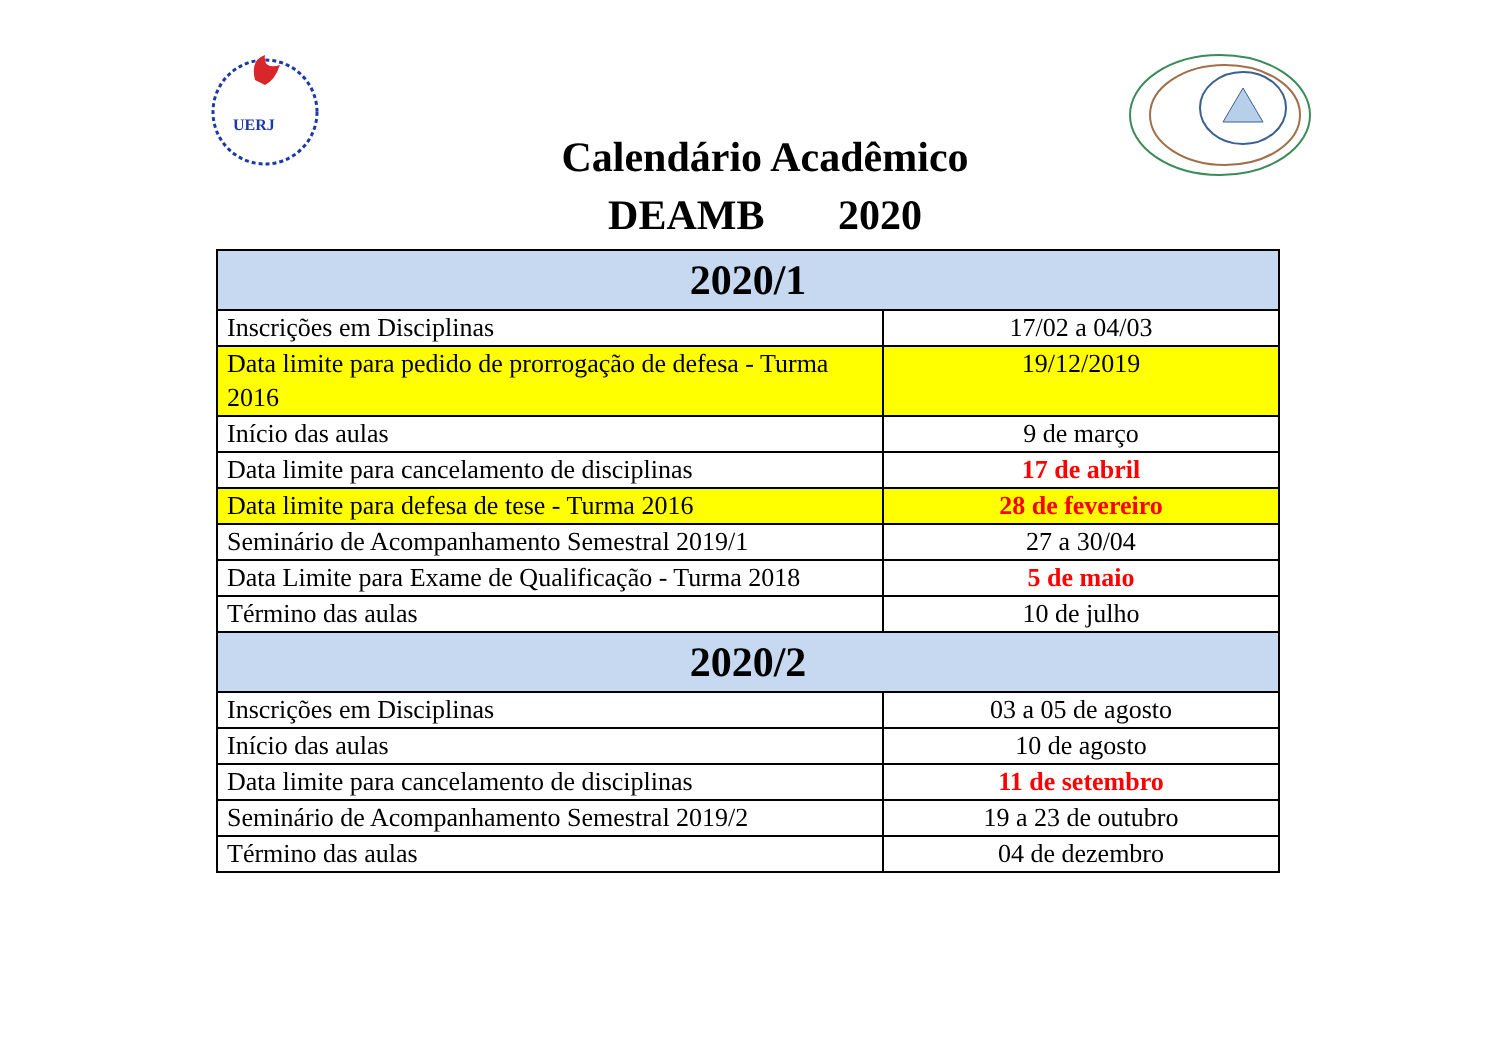UERJ
Calendário Acadêmico
DEAMB 2020
| 2020/1 | |
| --- | --- |
| Inscrições em Disciplinas | 17/02 a 04/03 |
| Data limite para pedido de prorrogação de defesa - Turma 2016 | 19/12/2019 |
| Início das aulas | 9 de março |
| Data limite para cancelamento de disciplinas | 17 de abril |
| Data limite para defesa de tese - Turma 2016 | 28 de fevereiro |
| Seminário de Acompanhamento Semestral 2019/1 | 27 a 30/04 |
| Data Limite para Exame de Qualificação - Turma 2018 | 5 de maio |
| Término das aulas | 10 de julho |
| 2020/2 | |
| Inscrições em Disciplinas | 03 a 05 de agosto |
| Início das aulas | 10 de agosto |
| Data limite para cancelamento de disciplinas | 11 de setembro |
| Seminário de Acompanhamento Semestral 2019/2 | 19 a 23 de outubro |
| Término das aulas | 04 de dezembro |